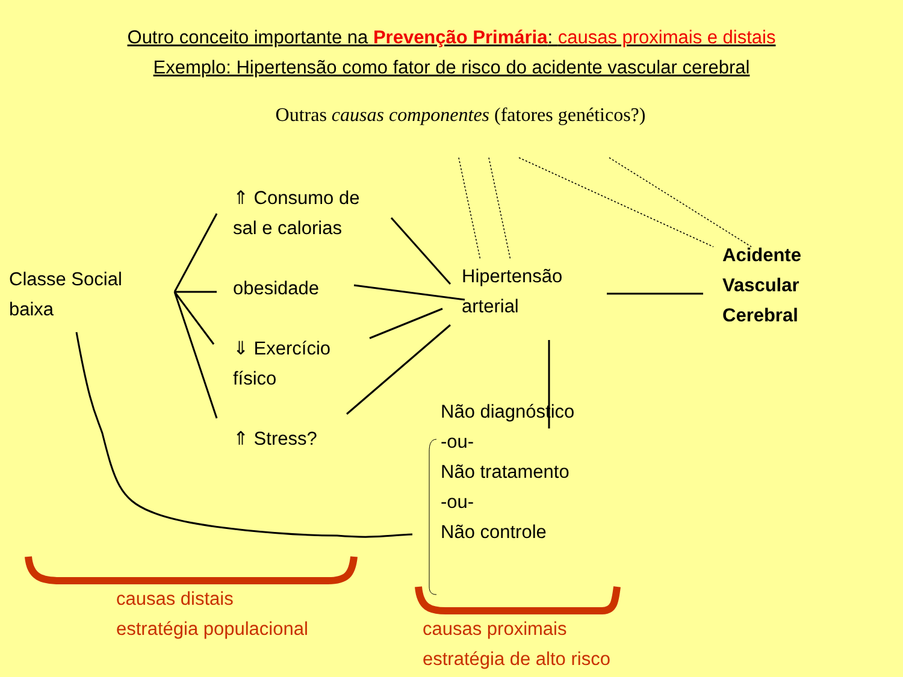Outro conceito importante na Prevenção Primária: causas proximais e distais
Exemplo: Hipertensão como fator de risco do acidente vascular cerebral
Outras causas componentes (fatores genéticos?)
Classe Social
baixa
⇑ Consumo de
sal e calorias
obesidade
⇓ Exercício
físico
⇑ Stress?
Hipertensão
arterial
Não diagnóstico
-ou-
Não tratamento
-ou-
Não controle
Acidente
Vascular
Cerebral
causas distais
estratégia populacional
causas proximais
estratégia de alto risco